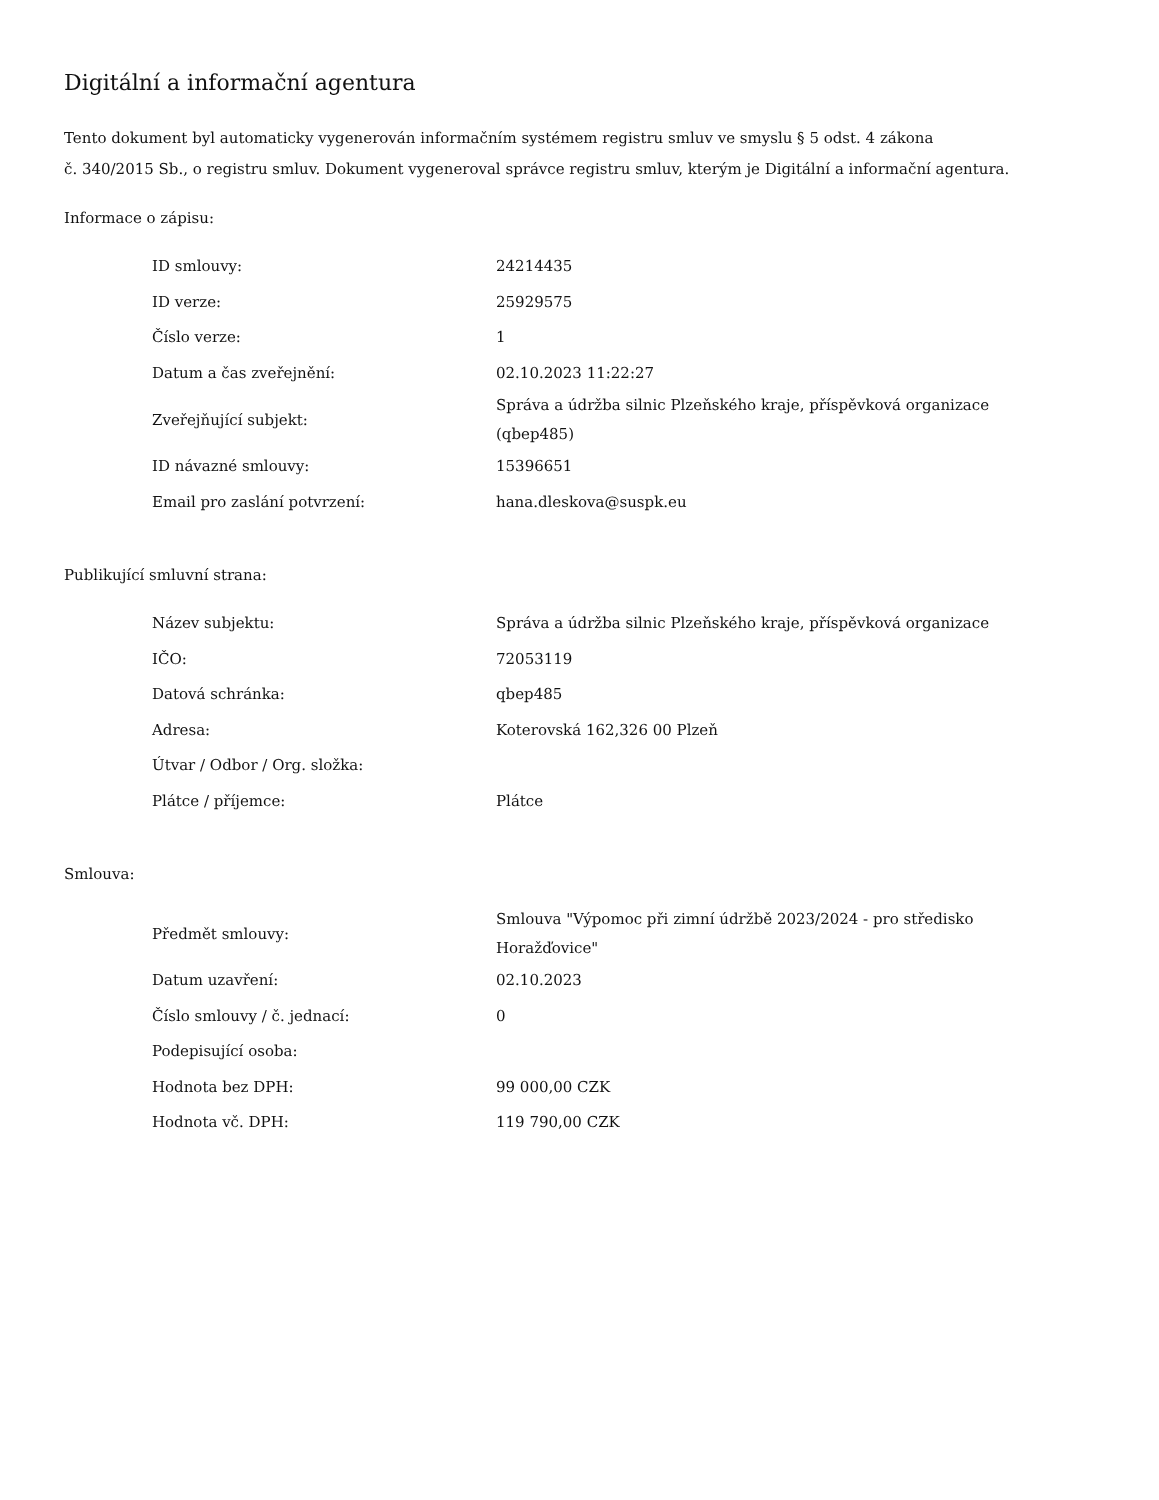Digitální a informační agentura
Tento dokument byl automaticky vygenerován informačním systémem registru smluv ve smyslu § 5 odst. 4 zákona
č. 340/2015 Sb., o registru smluv. Dokument vygeneroval správce registru smluv, kterým je Digitální a informační agentura.
Informace o zápisu:
| ID smlouvy: | 24214435 |
| ID verze: | 25929575 |
| Číslo verze: | 1 |
| Datum a čas zveřejnění: | 02.10.2023 11:22:27 |
| Zveřejňující subjekt: | Správa a údržba silnic Plzeňského kraje, příspěvková organizace (qbep485) |
| ID návazné smlouvy: | 15396651 |
| Email pro zaslání potvrzení: | hana.dleskova@suspk.eu |
Publikující smluvní strana:
| Název subjektu: | Správa a údržba silnic Plzeňského kraje, příspěvková organizace |
| IČO: | 72053119 |
| Datová schránka: | qbep485 |
| Adresa: | Koterovská 162,326 00 Plzeň |
| Útvar / Odbor / Org. složka: | |
| Plátce / příjemce: | Plátce |
Smlouva:
| Předmět smlouvy: | Smlouva "Výpomoc při zimní údržbě 2023/2024 - pro středisko Horažďovice" |
| Datum uzavření: | 02.10.2023 |
| Číslo smlouvy / č. jednací: | 0 |
| Podepisující osoba: | |
| Hodnota bez DPH: | 99 000,00 CZK |
| Hodnota vč. DPH: | 119 790,00 CZK |